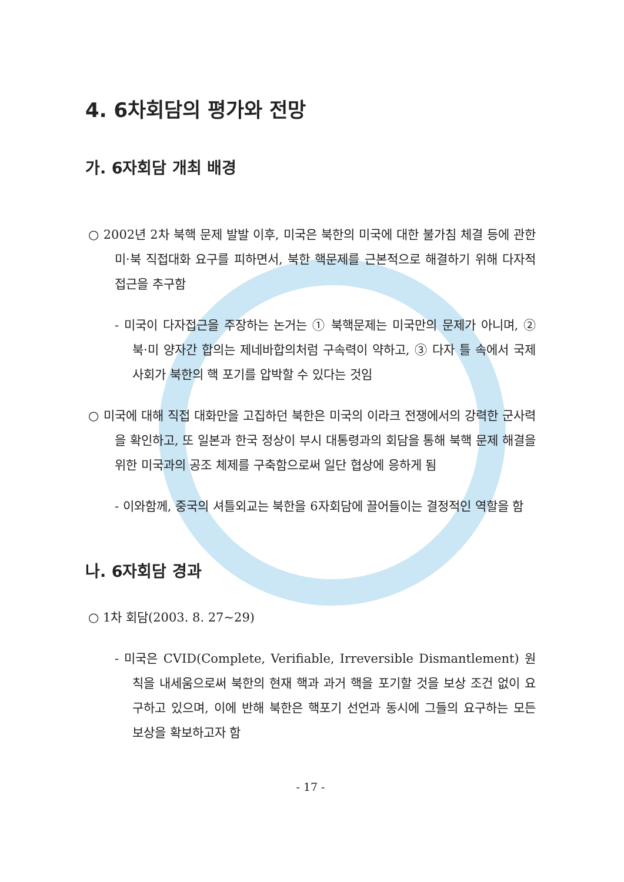4. 6차회담의 평가와 전망
가. 6자회담 개최 배경
○ 2002년 2차 북핵 문제 발발 이후, 미국은 북한의 미국에 대한 불가침 체결 등에 관한 미·북 직접대화 요구를 피하면서, 북한 핵문제를 근본적으로 해결하기 위해 다자적 접근을 추구함
- 미국이 다자접근을 주장하는 논거는 ① 북핵문제는 미국만의 문제가 아니며, ② 북·미 양자간 합의는 제네바합의처럼 구속력이 약하고, ③ 다자 틀 속에서 국제사회가 북한의 핵 포기를 압박할 수 있다는 것임
○ 미국에 대해 직접 대화만을 고집하던 북한은 미국의 이라크 전쟁에서의 강력한 군사력을 확인하고, 또 일본과 한국 정상이 부시 대통령과의 회담을 통해 북핵 문제 해결을 위한 미국과의 공조 체제를 구축함으로써 일단 협상에 응하게 됨
- 이와함께, 중국의 셔틀외교는 북한을 6자회담에 끌어들이는 결정적인 역할을 함
나. 6자회담 경과
○ 1차 회담(2003. 8. 27~29)
- 미국은 CVID(Complete, Verifiable, Irreversible Dismantlement) 원칙을 내세움으로써 북한의 현재 핵과 과거 핵을 포기할 것을 보상 조건 없이 요구하고 있으며, 이에 반해 북한은 핵포기 선언과 동시에 그들의 요구하는 모든 보상을 확보하고자 함
- 17 -